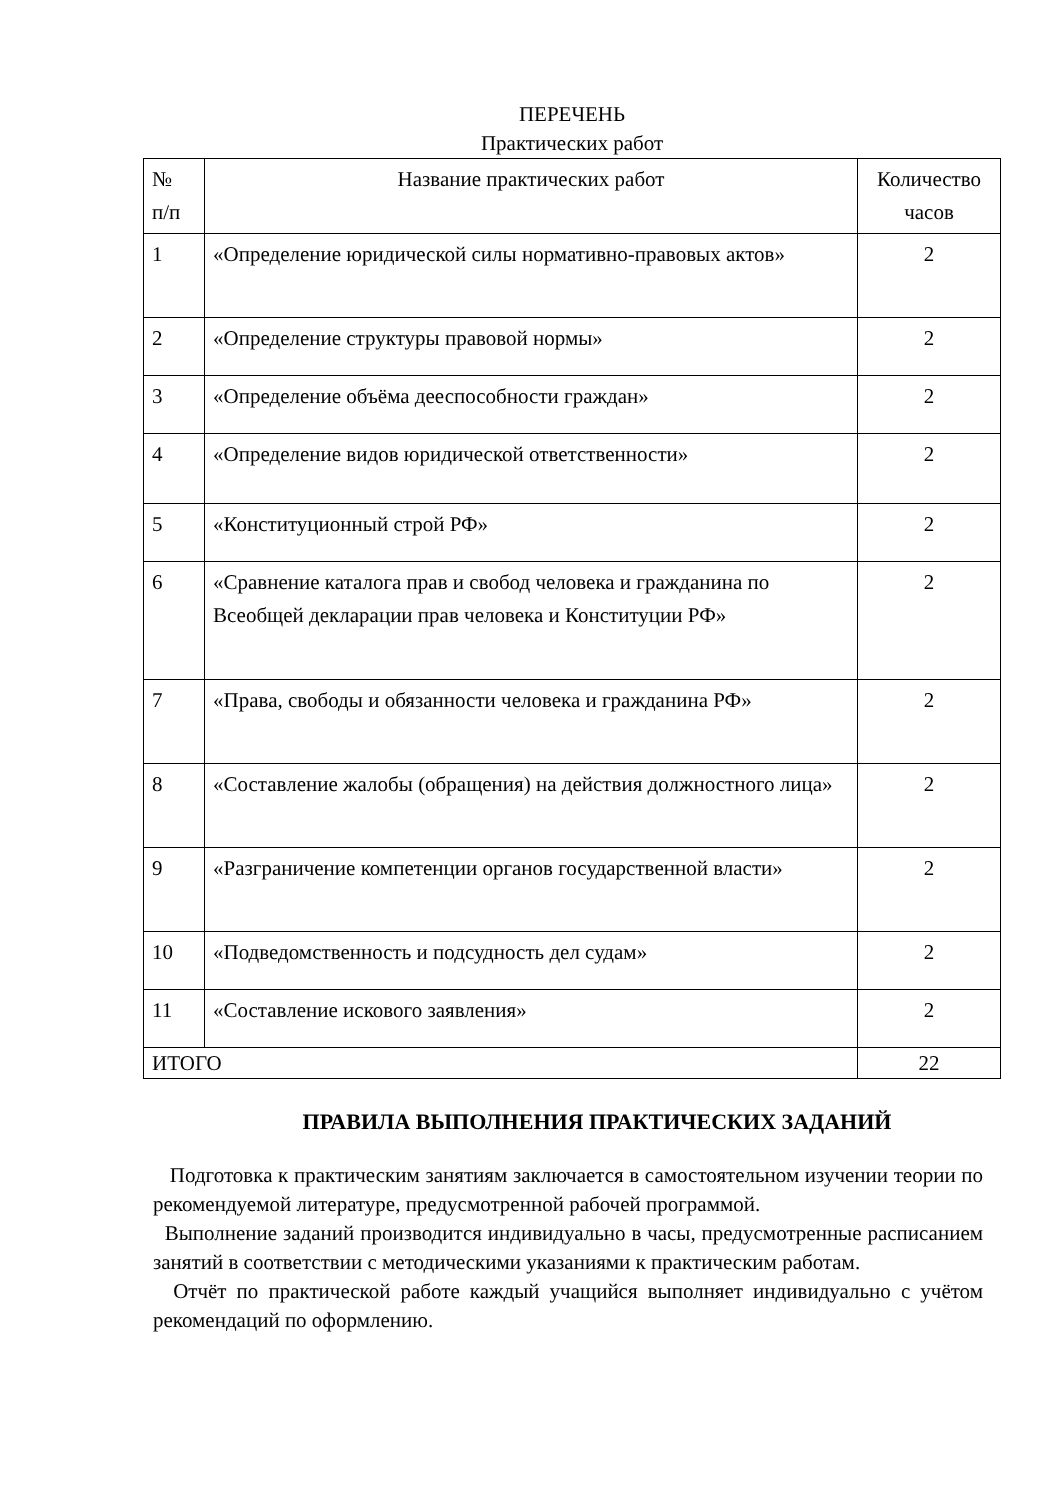ПЕРЕЧЕНЬ
Практических работ
| № п/п | Название практических работ | Количество часов |
| --- | --- | --- |
| 1 | «Определение юридической силы нормативно-правовых актов» | 2 |
| 2 | «Определение структуры правовой нормы» | 2 |
| 3 | «Определение объёма дееспособности граждан» | 2 |
| 4 | «Определение видов юридической ответственности» | 2 |
| 5 | «Конституционный строй РФ» | 2 |
| 6 | «Сравнение каталога прав и свобод человека и гражданина по Всеобщей декларации прав человека и Конституции РФ» | 2 |
| 7 | «Права, свободы и обязанности человека и гражданина РФ» | 2 |
| 8 | «Составление жалобы (обращения) на действия должностного лица» | 2 |
| 9 | «Разграничение компетенции органов государственной власти» | 2 |
| 10 | «Подведомственность и подсудность дел судам» | 2 |
| 11 | «Составление искового заявления» | 2 |
| ИТОГО | | 22 |
ПРАВИЛА ВЫПОЛНЕНИЯ ПРАКТИЧЕСКИХ ЗАДАНИЙ
Подготовка к практическим занятиям заключается в самостоятельном изучении теории по рекомендуемой литературе, предусмотренной рабочей программой.
Выполнение заданий производится индивидуально в часы, предусмотренные расписанием занятий в соответствии с методическими указаниями к практическим работам.
Отчёт по практической работе каждый учащийся выполняет индивидуально с учётом рекомендаций по оформлению.